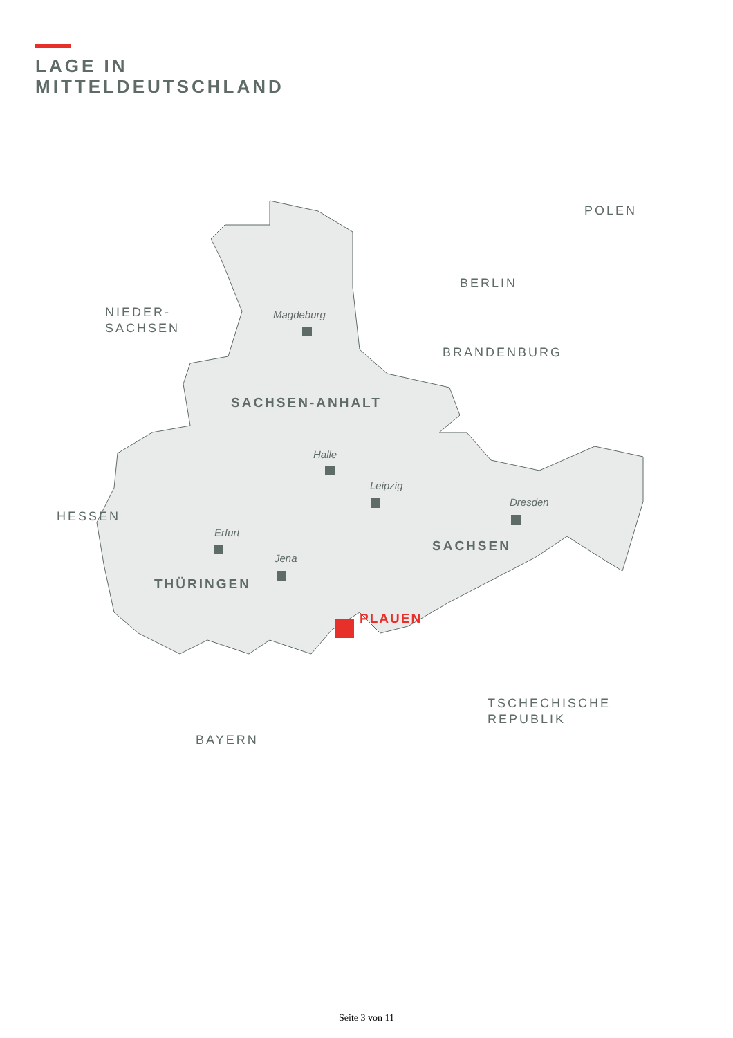LAGE IN
MITTELDEUTSCHLAND
NIEDER-
SACHSEN
POLEN
BERLIN
BRANDENBURG
HESSEN
TSCHECHISCHE
REPUBLIK
BAYERN
SACHSEN-ANHALT
SACHSEN
THÜRINGEN
PLAUEN
Magdeburg
Halle
Leipzig
Dresden
Erfurt
Jena
Seite 3 von 11